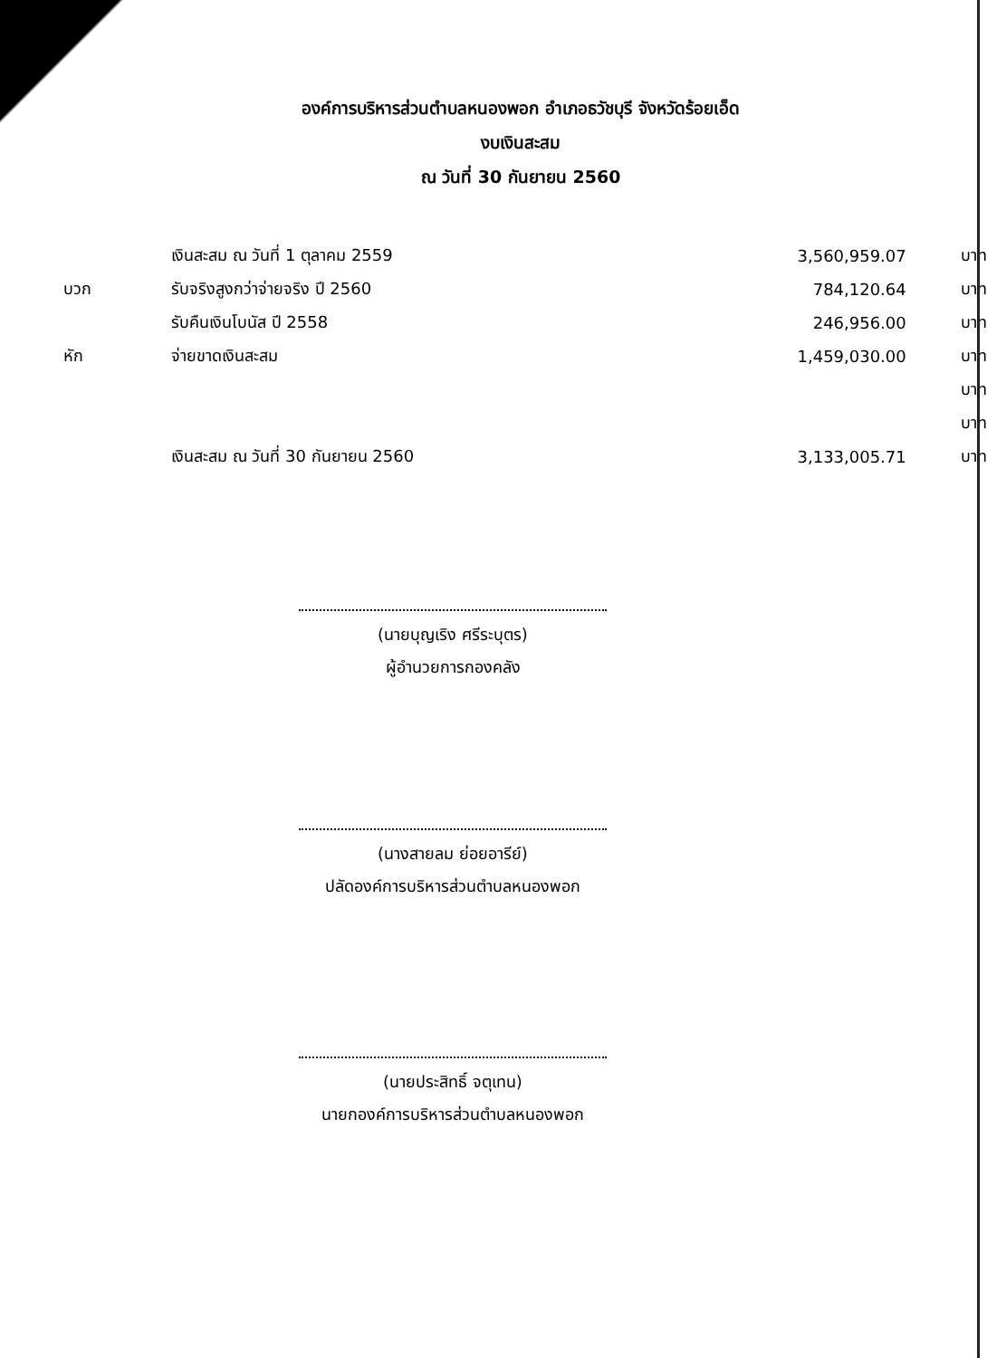องค์การบริหารส่วนตำบลหนองพอก อำเภอธวัชบุรี จังหวัดร้อยเอ็ด
งบเงินสะสม
ณ วันที่ 30 กันยายน 2560
| | เงินสะสม ณ วันที่ 1 ตุลาคม 2559 | 3,560,959.07 | บาท |
| บวก | รับจริงสูงกว่าจ่ายจริง ปี 2560 | 784,120.64 | บาท |
| | รับคืนเงินโบนัส ปี 2558 | 246,956.00 | บาท |
| หัก | จ่ายขาดเงินสะสม | 1,459,030.00 | บาท |
| | | | บาท |
| | | | บาท |
| | เงินสะสม ณ วันที่ 30 กันยายน 2560 | 3,133,005.71 | บาท |
(นายบุญเริง ศรีระบุตร)
ผู้อำนวยการกองคลัง
(นางสายลม ย่อยอารีย์)
ปลัดองค์การบริหารส่วนตำบลหนองพอก
(นายประสิทธิ์ จตุเทน)
นายกองค์การบริหารส่วนตำบลหนองพอก